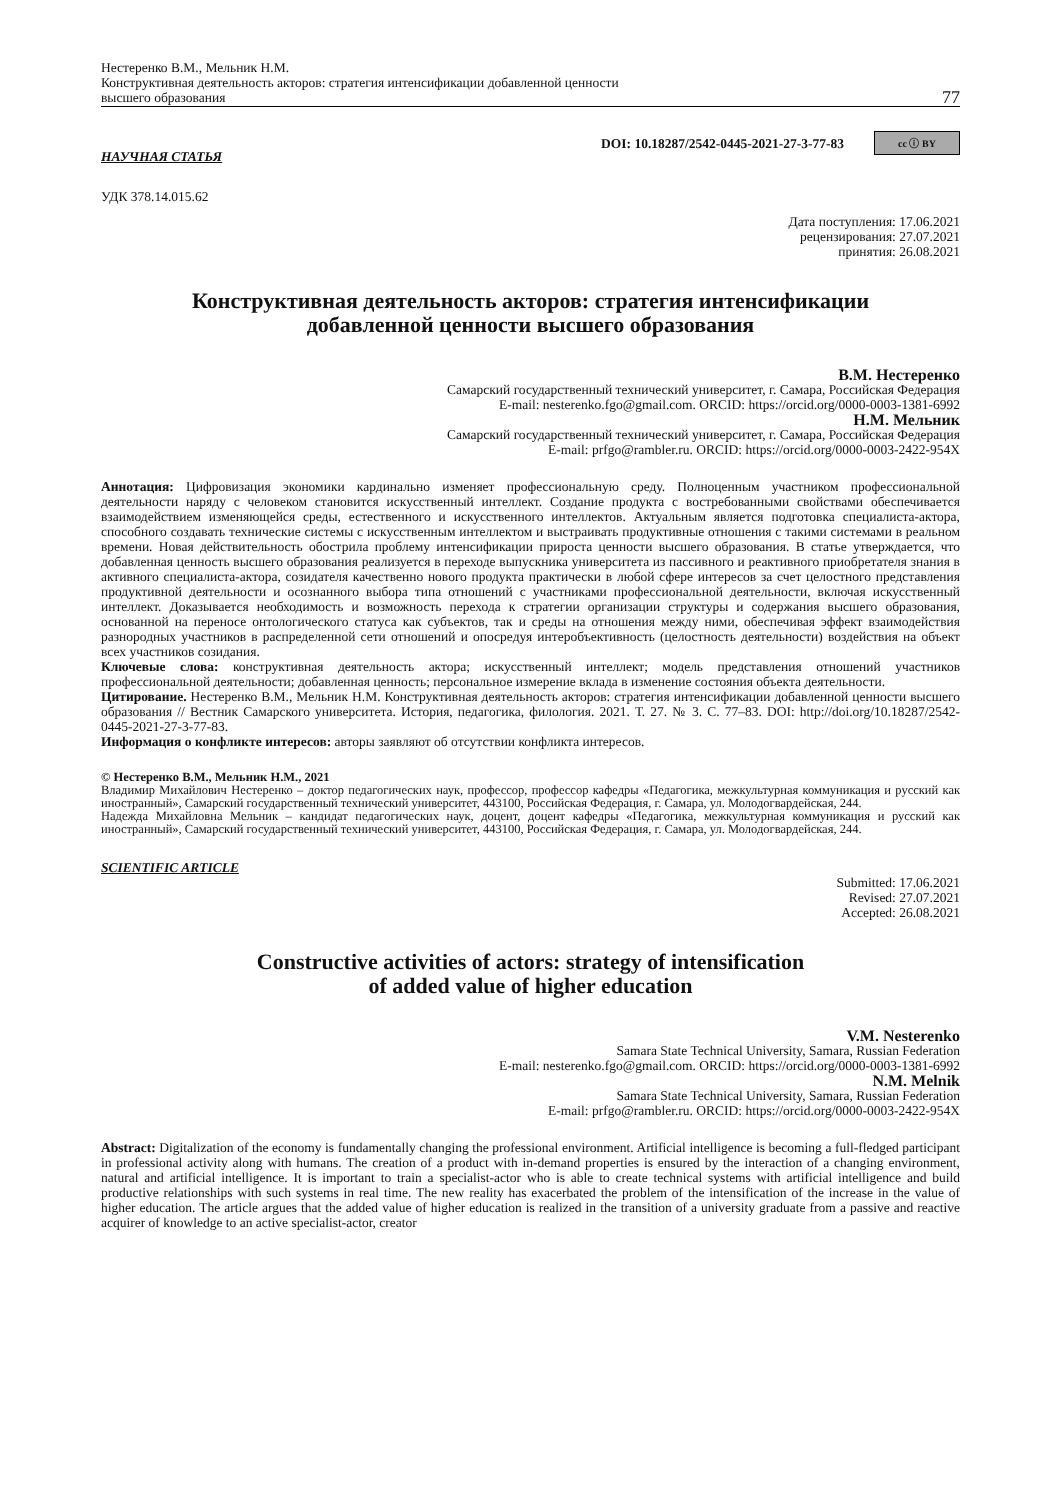Нестеренко В.М., Мельник Н.М.
Конструктивная деятельность акторов: стратегия интенсификации добавленной ценности
высшего образования
77
DOI: 10.18287/2542-0445-2021-27-3-77-83 cc ⓘ BY
НАУЧНАЯ СТАТЬЯ
УДК 378.14.015.62
Дата поступления: 17.06.2021
рецензирования: 27.07.2021
принятия: 26.08.2021
Конструктивная деятельность акторов: стратегия интенсификации
добавленной ценности высшего образования
В.М. Нестеренко
Самарский государственный технический университет, г. Самара, Российская Федерация
E-mail: nesterenko.fgo@gmail.com. ORCID: https://orcid.org/0000-0003-1381-6992
Н.М. Мельник
Самарский государственный технический университет, г. Самара, Российская Федерация
E-mail: prfgo@rambler.ru. ORCID: https://orcid.org/0000-0003-2422-954X
Аннотация: Цифровизация экономики кардинально изменяет профессиональную среду. Полноценным участником профессиональной деятельности наряду с человеком становится искусственный интеллект. Создание продукта с востребованными свойствами обеспечивается взаимодействием изменяющейся среды, естественного и искусственного интеллектов. Актуальным является подготовка специалиста-актора, способного создавать технические системы с искусственным интеллектом и выстраивать продуктивные отношения с такими системами в реальном времени. Новая действительность обострила проблему интенсификации прироста ценности высшего образования. В статье утверждается, что добавленная ценность высшего образования реализуется в переходе выпускника университета из пассивного и реактивного приобретателя знания в активного специалиста-актора, созидателя качественно нового продукта практически в любой сфере интересов за счет целостного представления продуктивной деятельности и осознанного выбора типа отношений с участниками профессиональной деятельности, включая искусственный интеллект. Доказывается необходимость и возможность перехода к стратегии организации структуры и содержания высшего образования, основанной на переносе онтологического статуса как субъектов, так и среды на отношения между ними, обеспечивая эффект взаимодействия разнородных участников в распределенной сети отношений и опосредуя интеробъективность (целостность деятельности) воздействия на объект всех участников созидания.
Ключевые слова: конструктивная деятельность актора; искусственный интеллект; модель представления отношений участников профессиональной деятельности; добавленная ценность; персональное измерение вклада в изменение состояния объекта деятельности.
Цитирование. Нестеренко В.М., Мельник Н.М. Конструктивная деятельность акторов: стратегия интенсификации добавленной ценности высшего образования // Вестник Самарского университета. История, педагогика, филология. 2021. Т. 27. № 3. С. 77–83. DOI: http://doi.org/10.18287/2542-0445-2021-27-3-77-83.
Информация о конфликте интересов: авторы заявляют об отсутствии конфликта интересов.
© Нестеренко В.М., Мельник Н.М., 2021
Владимир Михайлович Нестеренко – доктор педагогических наук, профессор, профессор кафедры «Педагогика, межкультурная коммуникация и русский как иностранный», Самарский государственный технический университет, 443100, Российская Федерация, г. Самара, ул. Молодогвардейская, 244.
Надежда Михайловна Мельник – кандидат педагогических наук, доцент, доцент кафедры «Педагогика, межкультурная коммуникация и русский как иностранный», Самарский государственный технический университет, 443100, Российская Федерация, г. Самара, ул. Молодогвардейская, 244.
SCIENTIFIC ARTICLE
Submitted: 17.06.2021
Revised: 27.07.2021
Accepted: 26.08.2021
Constructive activities of actors: strategy of intensification
of added value of higher education
V.M. Nesterenko
Samara State Technical University, Samara, Russian Federation
E-mail: nesterenko.fgo@gmail.com. ORCID: https://orcid.org/0000-0003-1381-6992
N.M. Melnik
Samara State Technical University, Samara, Russian Federation
E-mail: prfgo@rambler.ru. ORCID: https://orcid.org/0000-0003-2422-954X
Abstract: Digitalization of the economy is fundamentally changing the professional environment. Artificial intelligence is becoming a full-fledged participant in professional activity along with humans. The creation of a product with in-demand properties is ensured by the interaction of a changing environment, natural and artificial intelligence. It is important to train a specialist-actor who is able to create technical systems with artificial intelligence and build productive relationships with such systems in real time. The new reality has exacerbated the problem of the intensification of the increase in the value of higher education. The article argues that the added value of higher education is realized in the transition of a university graduate from a passive and reactive acquirer of knowledge to an active specialist-actor, creator